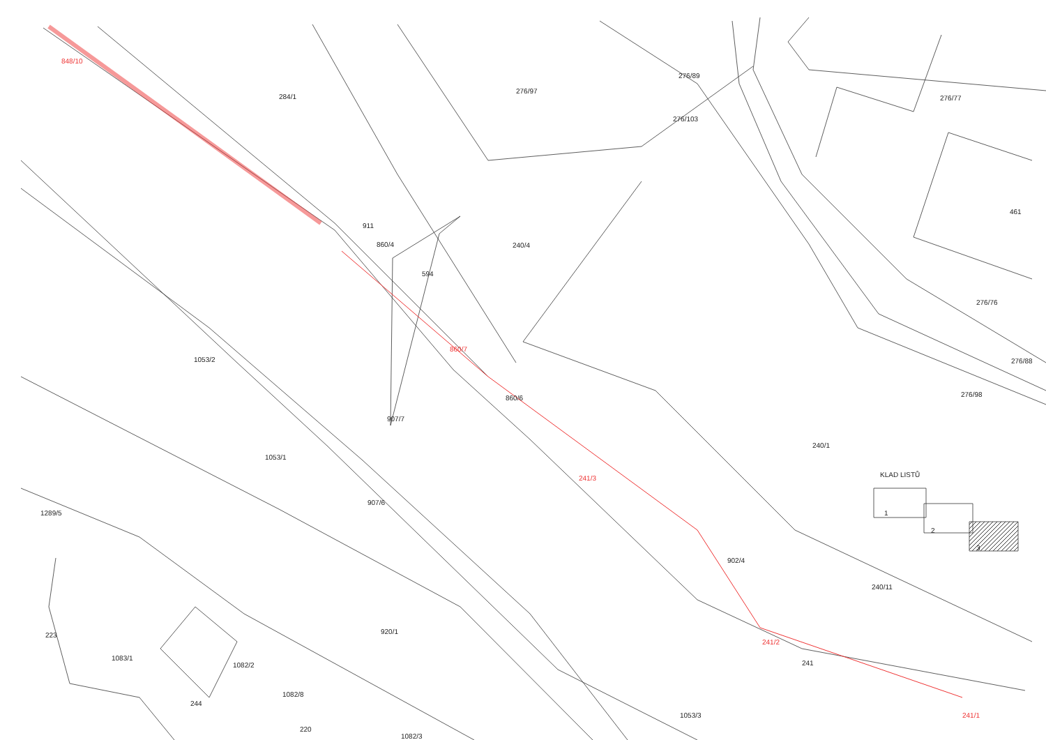848/10
284/1
276/97
276/89
276/103
276/77
461
911
860/4 240/4
594
276/76
1053/2
860/7
276/88
860/6 276/98
907/7
240/1
1053/1
KLAD LISTŮ
241/3
1
2
3
907/6
1289/5
902/4
240/11
920/1
223
1083/1
1082/2
241/2
241
1082/8
244
220
1082/3
1053/3 241/1